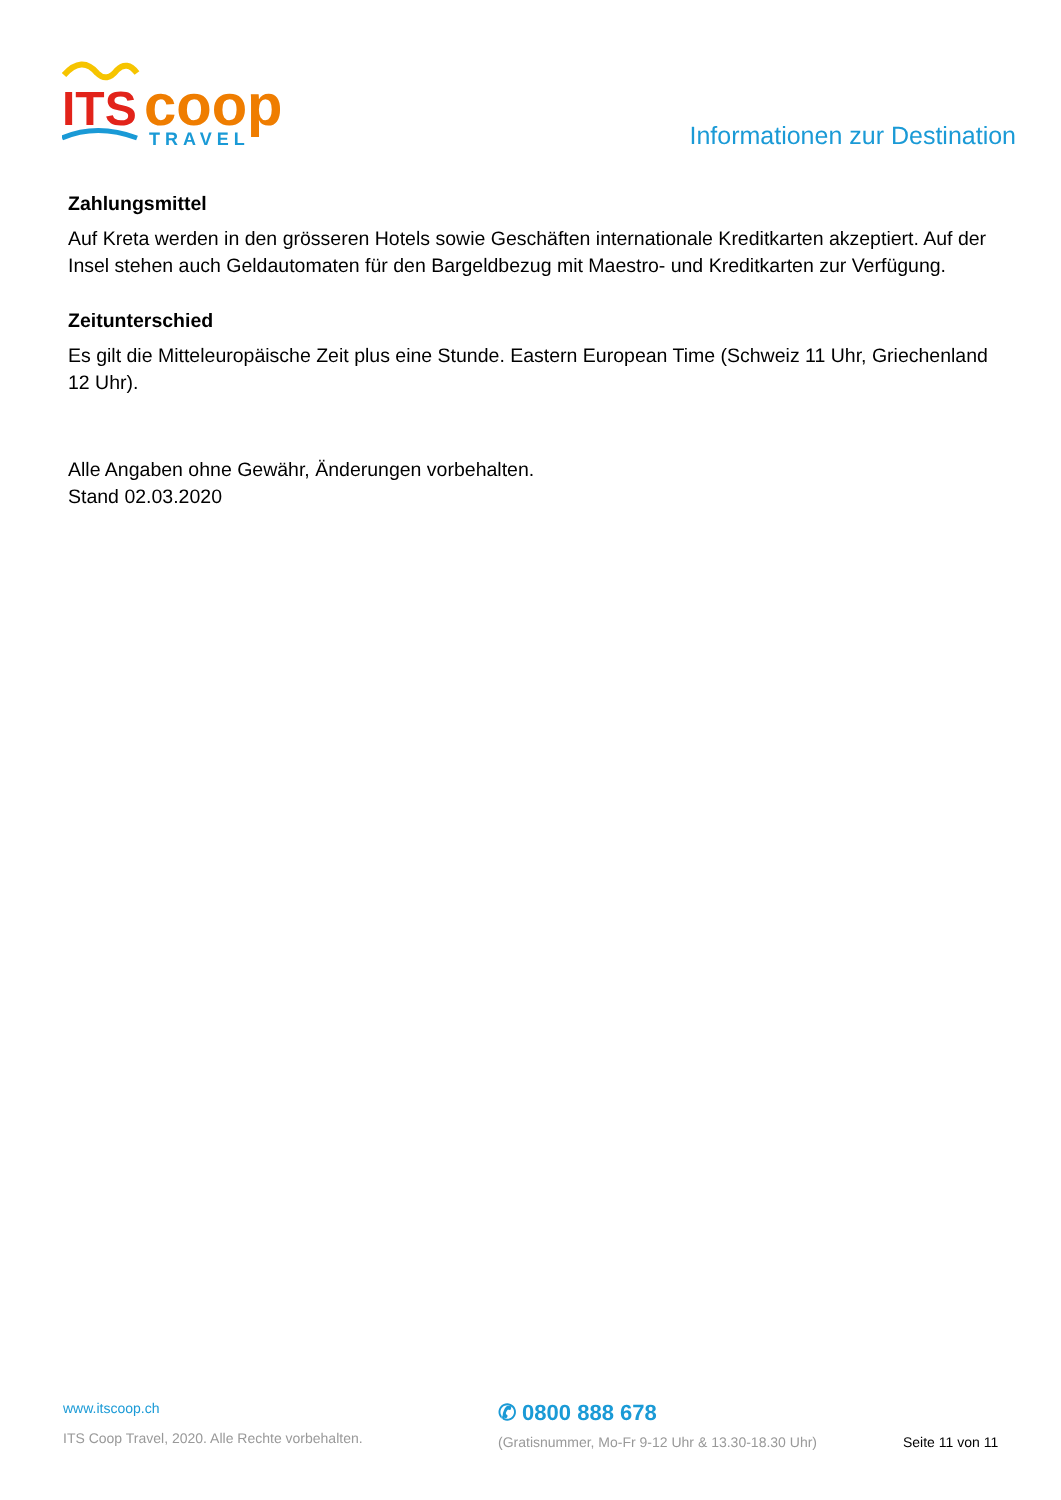ITS
coop
TRAVEL
Informationen zur Destination
Zahlungsmittel
Auf Kreta werden in den grösseren Hotels sowie Geschäften internationale Kreditkarten akzeptiert. Auf der Insel stehen auch Geldautomaten für den Bargeldbezug mit Maestro- und Kreditkarten zur Verfügung.
Zeitunterschied
Es gilt die Mitteleuropäische Zeit plus eine Stunde. Eastern European Time (Schweiz 11 Uhr, Griechenland 12 Uhr).
Alle Angaben ohne Gewähr, Änderungen vorbehalten.
Stand 02.03.2020
www.itscoop.ch
ITS Coop Travel, 2020. Alle Rechte vorbehalten.
✆ 0800 888 678
(Gratisnummer, Mo-Fr 9-12 Uhr & 13.30-18.30 Uhr)
Seite 11 von 11